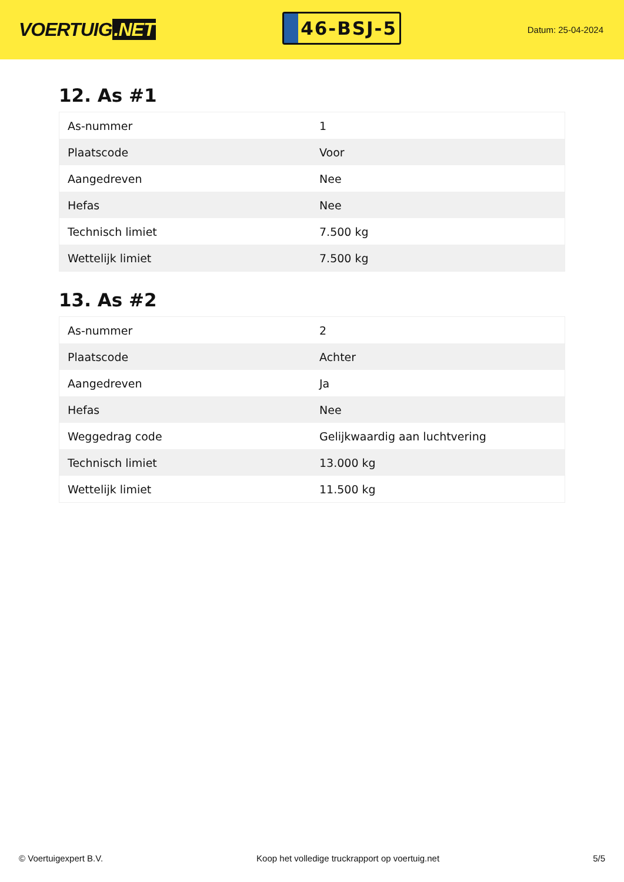VOERTUIG.NET
46-BSJ-5
Datum: 25-04-2024
12. As #1
| As-nummer | 1 |
| Plaatscode | Voor |
| Aangedreven | Nee |
| Hefas | Nee |
| Technisch limiet | 7.500 kg |
| Wettelijk limiet | 7.500 kg |
13. As #2
| As-nummer | 2 |
| Plaatscode | Achter |
| Aangedreven | Ja |
| Hefas | Nee |
| Weggedrag code | Gelijkwaardig aan luchtvering |
| Technisch limiet | 13.000 kg |
| Wettelijk limiet | 11.500 kg |
© Voertuigexpert B.V. Koop het volledige truckrapport op voertuig.net 5/5